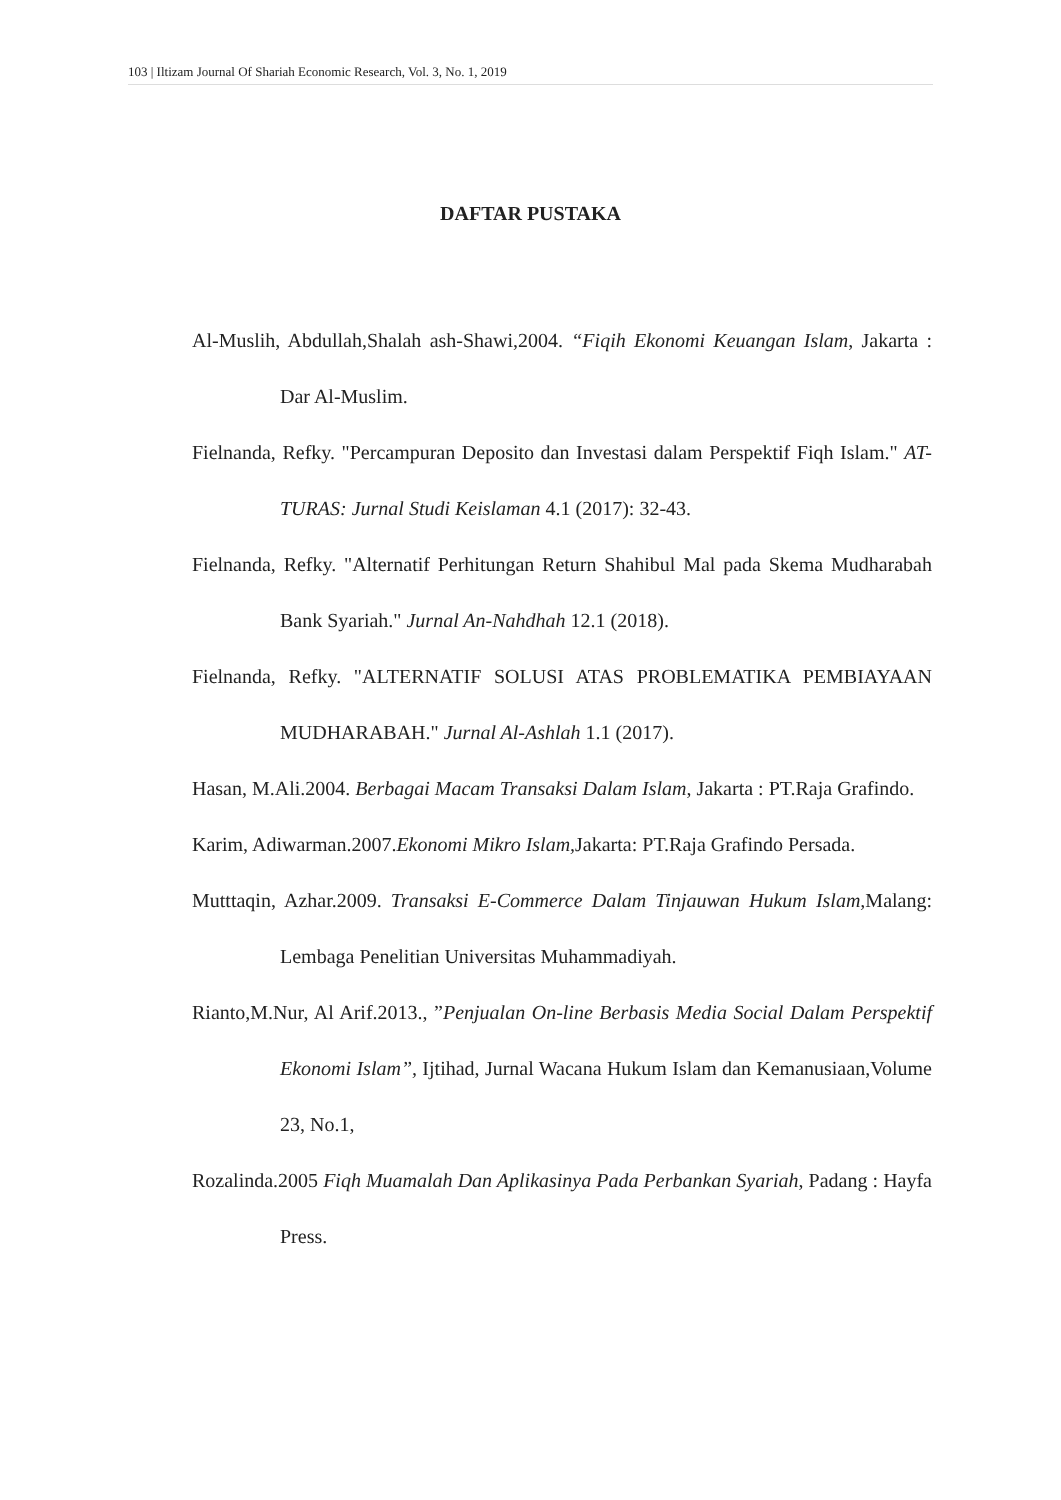103 | Iltizam Journal Of Shariah Economic Research, Vol. 3, No. 1, 2019
DAFTAR PUSTAKA
Al-Muslih, Abdullah,Shalah ash-Shawi,2004. “Fiqih Ekonomi Keuangan Islam, Jakarta : Dar Al-Muslim.
Fielnanda, Refky. "Percampuran Deposito dan Investasi dalam Perspektif Fiqh Islam." AT-TURAS: Jurnal Studi Keislaman 4.1 (2017): 32-43.
Fielnanda, Refky. "Alternatif Perhitungan Return Shahibul Mal pada Skema Mudharabah Bank Syariah." Jurnal An-Nahdhah 12.1 (2018).
Fielnanda, Refky. "ALTERNATIF SOLUSI ATAS PROBLEMATIKA PEMBIAYAAN MUDHARABAH." Jurnal Al-Ashlah 1.1 (2017).
Hasan, M.Ali.2004. Berbagai Macam Transaksi Dalam Islam, Jakarta : PT.Raja Grafindo.
Karim, Adiwarman.2007.Ekonomi Mikro Islam, Jakarta: PT.Raja Grafindo Persada.
Mutttaqin, Azhar.2009. Transaksi E-Commerce Dalam Tinjauwan Hukum Islam, Malang: Lembaga Penelitian Universitas Muhammadiyah.
Rianto,M.Nur, Al Arif.2013., ”Penjualan On-line Berbasis Media Social Dalam Perspektif Ekonomi Islam”, Ijtihad, Jurnal Wacana Hukum Islam dan Kemanusiaan,Volume 23, No.1,
Rozalinda.2005 Fiqh Muamalah Dan Aplikasinya Pada Perbankan Syariah, Padang : Hayfa Press.